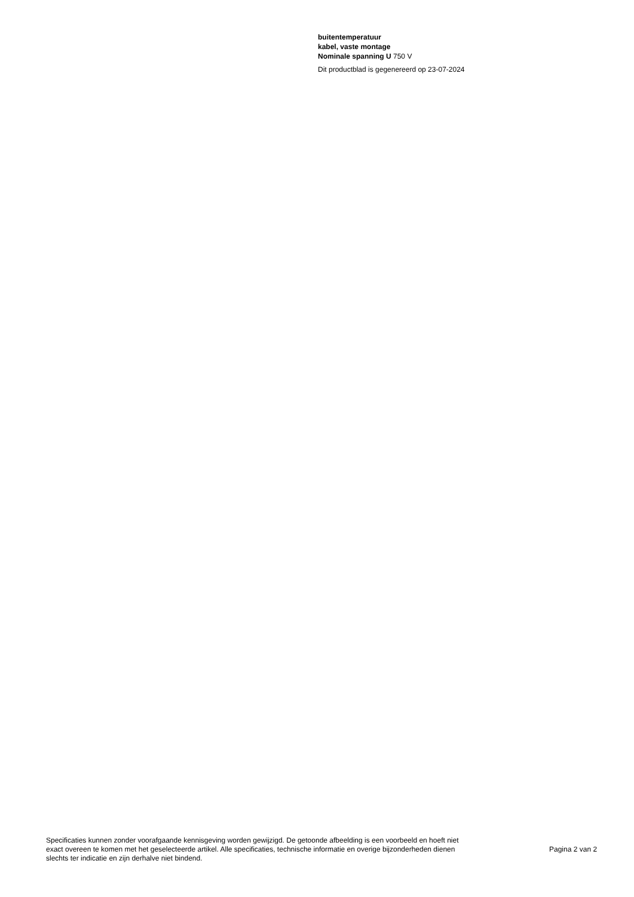buitentemperatuur
kabel, vaste montage
Nominale spanning U 750 V
Dit productblad is gegenereerd op 23-07-2024
Specificaties kunnen zonder voorafgaande kennisgeving worden gewijzigd. De getoonde afbeelding is een voorbeeld en hoeft niet exact overeen te komen met het geselecteerde artikel. Alle specificaties, technische informatie en overige bijzonderheden dienen slechts ter indicatie en zijn derhalve niet bindend.
Pagina 2 van 2